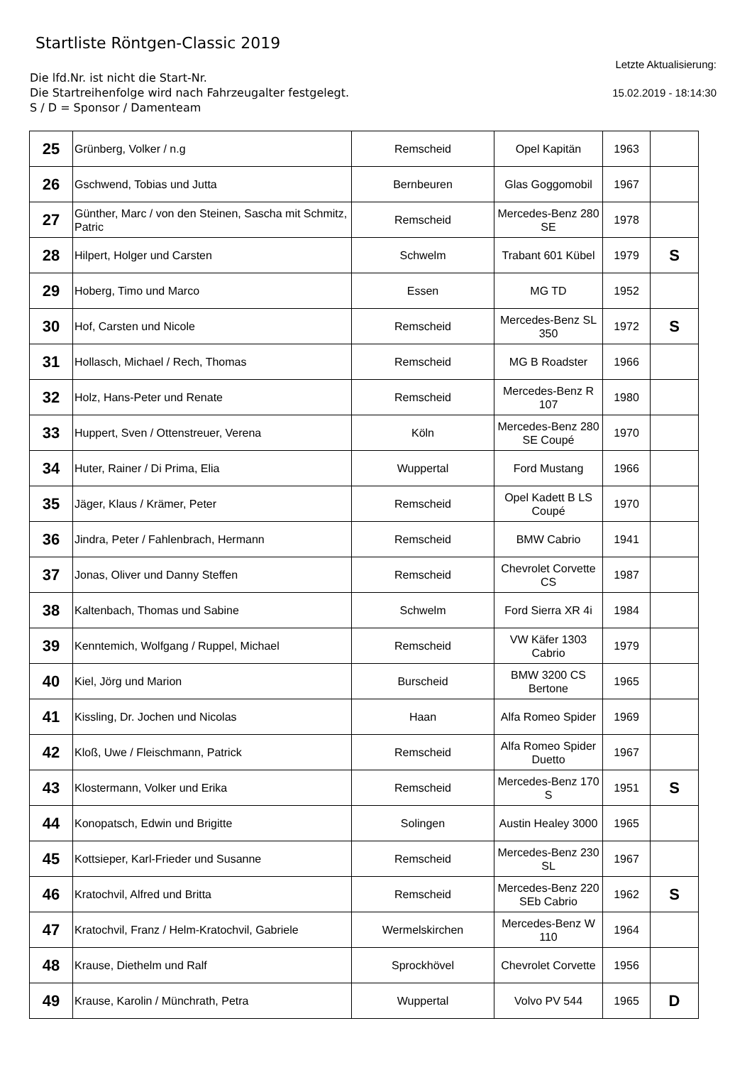Startliste Röntgen-Classic 2019
Die lfd.Nr. ist nicht die Start-Nr.
Die Startreihenfolge wird nach Fahrzeugalter festgelegt.
S / D = Sponsor / Damenteam
Letzte Aktualisierung:
15.02.2019 - 18:14:30
| 25 | Grünberg, Volker / n.g | Remscheid | Opel Kapitän | 1963 | |
| 26 | Gschwend, Tobias und Jutta | Bernbeuren | Glas Goggomobil | 1967 | |
| 27 | Günther, Marc / von den Steinen, Sascha mit Schmitz, Patric | Remscheid | Mercedes-Benz 280 SE | 1978 | |
| 28 | Hilpert, Holger und Carsten | Schwelm | Trabant 601 Kübel | 1979 | S |
| 29 | Hoberg, Timo und Marco | Essen | MG TD | 1952 | |
| 30 | Hof, Carsten und Nicole | Remscheid | Mercedes-Benz SL 350 | 1972 | S |
| 31 | Hollasch, Michael / Rech, Thomas | Remscheid | MG B Roadster | 1966 | |
| 32 | Holz, Hans-Peter und Renate | Remscheid | Mercedes-Benz R 107 | 1980 | |
| 33 | Huppert, Sven / Ottenstreuer, Verena | Köln | Mercedes-Benz 280 SE Coupé | 1970 | |
| 34 | Huter, Rainer / Di Prima, Elia | Wuppertal | Ford Mustang | 1966 | |
| 35 | Jäger, Klaus / Krämer, Peter | Remscheid | Opel Kadett B LS Coupé | 1970 | |
| 36 | Jindra, Peter / Fahlenbrach, Hermann | Remscheid | BMW Cabrio | 1941 | |
| 37 | Jonas, Oliver und Danny Steffen | Remscheid | Chevrolet Corvette CS | 1987 | |
| 38 | Kaltenbach, Thomas und Sabine | Schwelm | Ford Sierra XR 4i | 1984 | |
| 39 | Kenntemich, Wolfgang / Ruppel, Michael | Remscheid | VW Käfer 1303 Cabrio | 1979 | |
| 40 | Kiel, Jörg und Marion | Burscheid | BMW 3200 CS Bertone | 1965 | |
| 41 | Kissling, Dr. Jochen und Nicolas | Haan | Alfa Romeo Spider | 1969 | |
| 42 | Kloß, Uwe / Fleischmann, Patrick | Remscheid | Alfa Romeo Spider Duetto | 1967 | |
| 43 | Klostermann, Volker und Erika | Remscheid | Mercedes-Benz 170 S | 1951 | S |
| 44 | Konopatsch, Edwin und Brigitte | Solingen | Austin Healey 3000 | 1965 | |
| 45 | Kottsieper, Karl-Frieder und Susanne | Remscheid | Mercedes-Benz 230 SL | 1967 | |
| 46 | Kratochvil, Alfred und Britta | Remscheid | Mercedes-Benz 220 SEb Cabrio | 1962 | S |
| 47 | Kratochvil, Franz / Helm-Kratochvil, Gabriele | Wermelskirchen | Mercedes-Benz W 110 | 1964 | |
| 48 | Krause, Diethelm und Ralf | Sprockhövel | Chevrolet Corvette | 1956 | |
| 49 | Krause, Karolin / Münchrath, Petra | Wuppertal | Volvo PV 544 | 1965 | D |